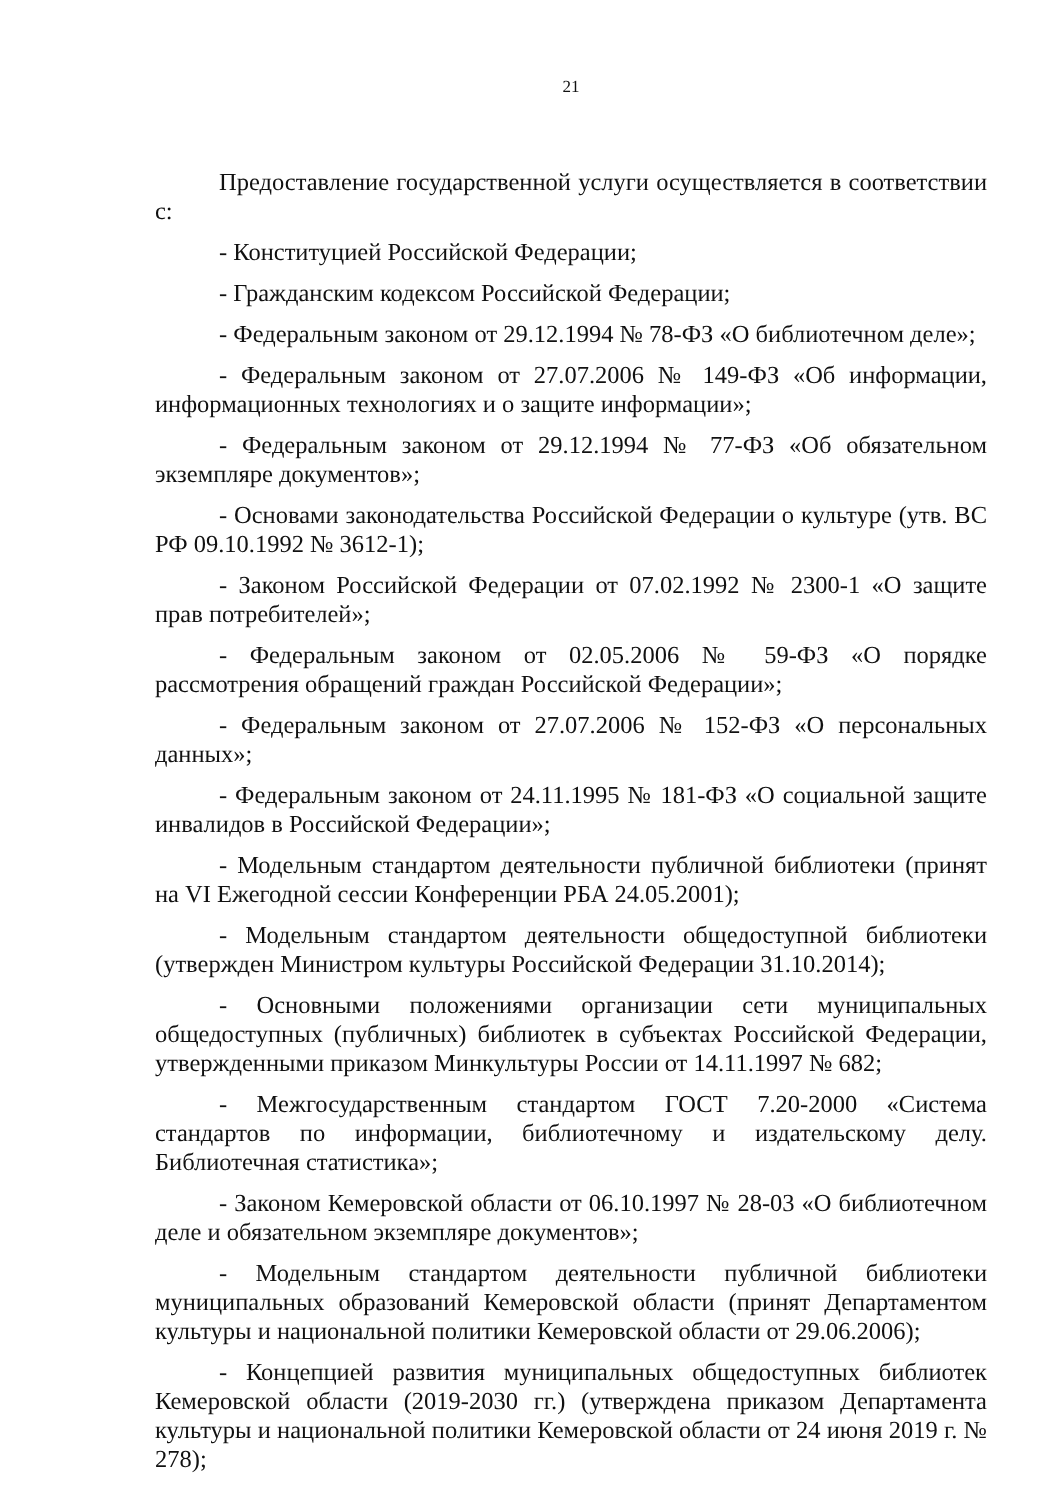21
Предоставление государственной услуги осуществляется в соответствии с:
- Конституцией Российской Федерации;
- Гражданским кодексом Российской Федерации;
- Федеральным законом от 29.12.1994 № 78-ФЗ «О библиотечном деле»;
- Федеральным законом от 27.07.2006 № 149-ФЗ «Об информации, информационных технологиях и о защите информации»;
- Федеральным законом от 29.12.1994 № 77-ФЗ «Об обязательном экземпляре документов»;
- Основами законодательства Российской Федерации о культуре (утв. ВС РФ 09.10.1992 № 3612-1);
- Законом Российской Федерации от 07.02.1992 № 2300-1 «О защите прав потребителей»;
- Федеральным законом от 02.05.2006 № 59-ФЗ «О порядке рассмотрения обращений граждан Российской Федерации»;
- Федеральным законом от 27.07.2006 № 152-ФЗ «О персональных данных»;
- Федеральным законом от 24.11.1995 № 181-ФЗ «О социальной защите инвалидов в Российской Федерации»;
- Модельным стандартом деятельности публичной библиотеки (принят на VI Ежегодной сессии Конференции РБА 24.05.2001);
- Модельным стандартом деятельности общедоступной библиотеки (утвержден Министром культуры Российской Федерации 31.10.2014);
- Основными положениями организации сети муниципальных общедоступных (публичных) библиотек в субъектах Российской Федерации, утвержденными приказом Минкультуры России от 14.11.1997 № 682;
- Межгосударственным стандартом ГОСТ 7.20-2000 «Система стандартов по информации, библиотечному и издательскому делу. Библиотечная статистика»;
- Законом Кемеровской области от 06.10.1997 № 28-03 «О библиотечном деле и обязательном экземпляре документов»;
- Модельным стандартом деятельности публичной библиотеки муниципальных образований Кемеровской области (принят Департаментом культуры и национальной политики Кемеровской области от 29.06.2006);
- Концепцией развития муниципальных общедоступных библиотек Кемеровской области (2019-2030 гг.) (утверждена приказом Департамента культуры и национальной политики Кемеровской области от 24 июня 2019 г. № 278);